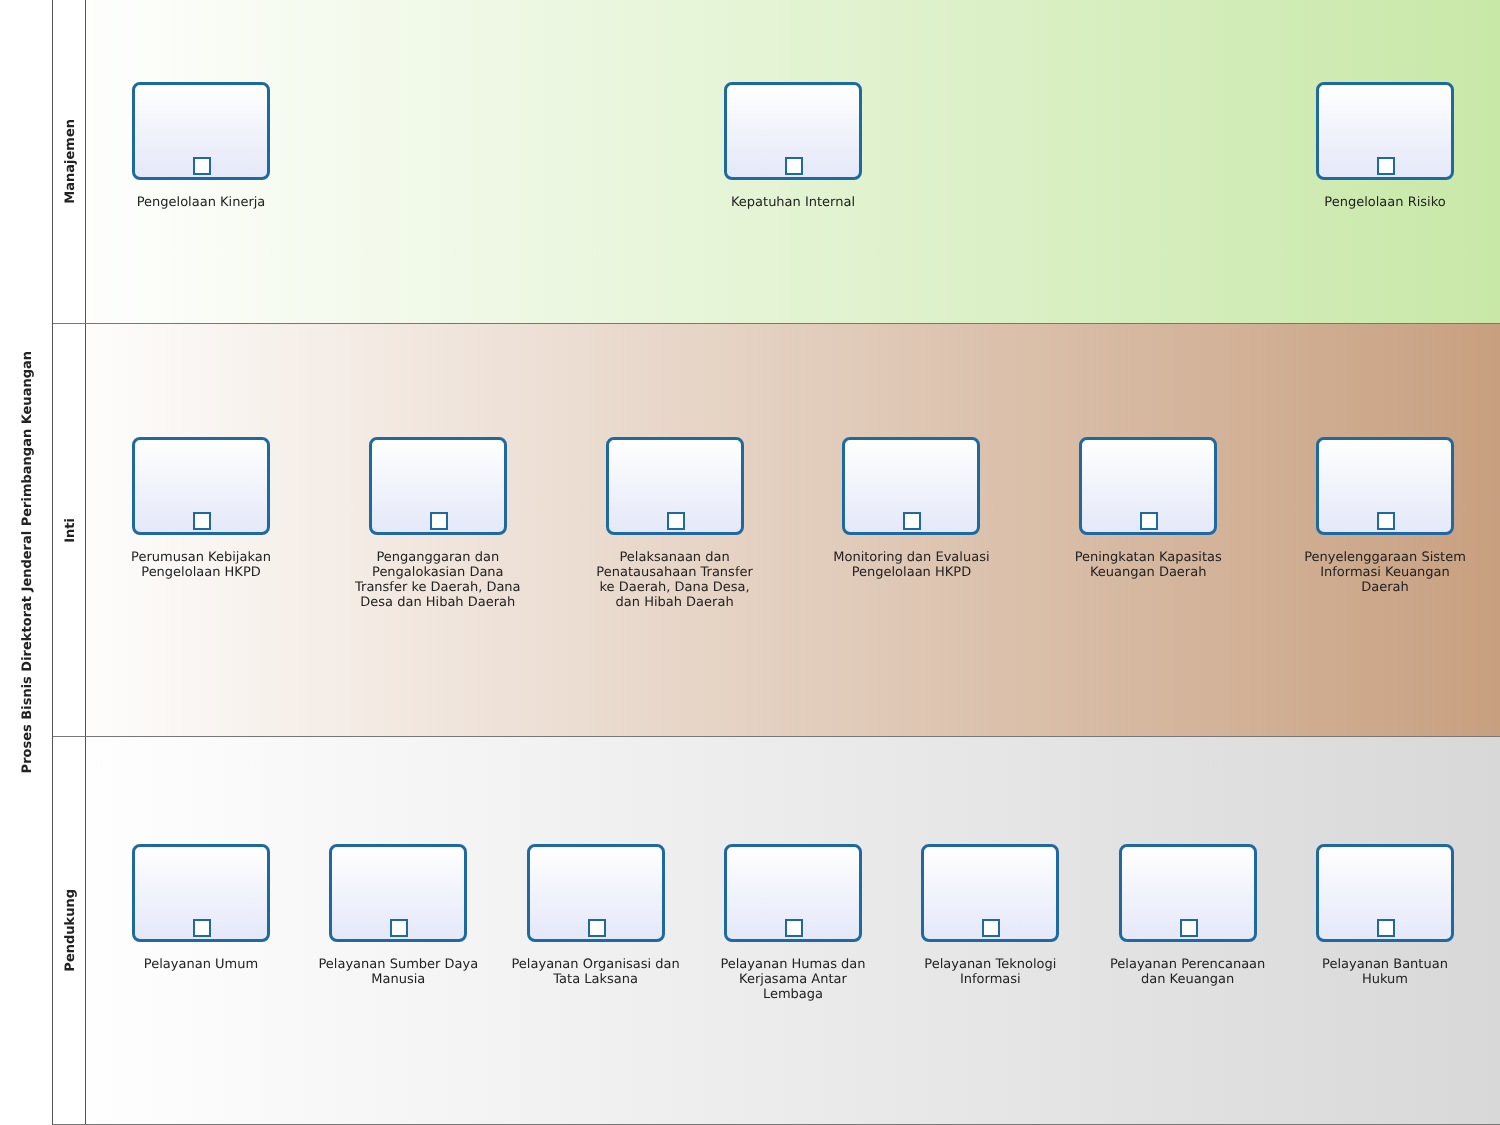Proses Bisnis Direktorat Jenderal Perimbangan Keuangan
Manajemen
Pengelolaan Kinerja Kepatuhan Internal Pengelolaan Risiko
Inti
Perumusan Kebijakan Pengelolaan HKPD
Penganggaran dan Pengalokasian Dana Transfer ke Daerah, Dana Desa dan Hibah Daerah
Pelaksanaan dan Penatausahaan Transfer ke Daerah, Dana Desa, dan Hibah Daerah
Monitoring dan Evaluasi Pengelolaan HKPD
Peningkatan Kapasitas Keuangan Daerah
Penyelenggaraan Sistem Informasi Keuangan Daerah
Pendukung
Pelayanan Umum Pelayanan Sumber Daya Manusia
Pelayanan Organisasi dan Tata Laksana
Pelayanan Humas dan Kerjasama Antar Lembaga
Pelayanan Teknologi Informasi
Pelayanan Perencanaan dan Keuangan
Pelayanan Bantuan Hukum